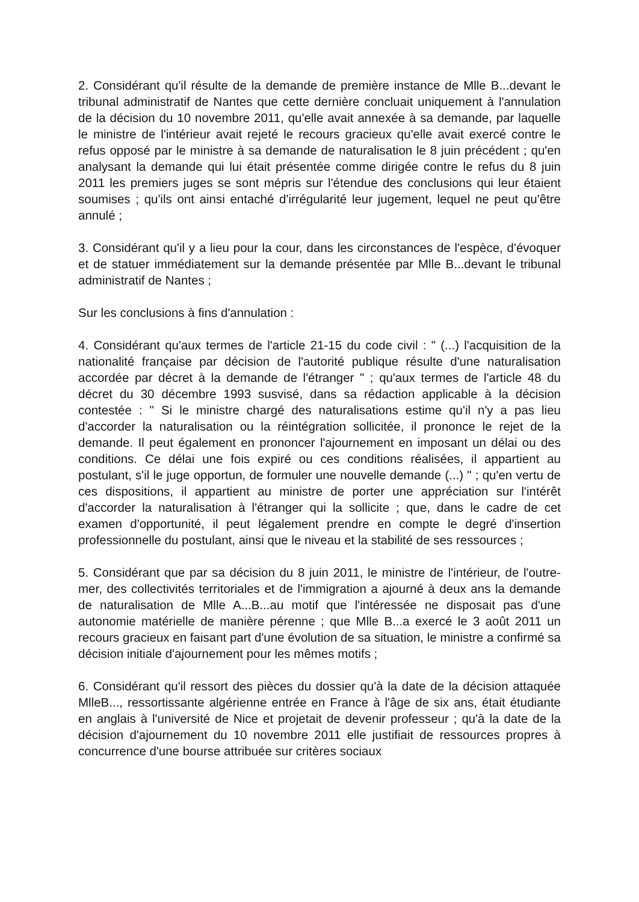2. Considérant qu'il résulte de la demande de première instance de Mlle B...devant le tribunal administratif de Nantes que cette dernière concluait uniquement à l'annulation de la décision du 10 novembre 2011, qu'elle avait annexée à sa demande, par laquelle le ministre de l'intérieur avait rejeté le recours gracieux qu'elle avait exercé contre le refus opposé par le ministre à sa demande de naturalisation le 8 juin précédent ; qu'en analysant la demande qui lui était présentée comme dirigée contre le refus du 8 juin 2011 les premiers juges se sont mépris sur l'étendue des conclusions qui leur étaient soumises ; qu'ils ont ainsi entaché d'irrégularité leur jugement, lequel ne peut qu'être annulé ;
3. Considérant qu'il y a lieu pour la cour, dans les circonstances de l'espèce, d'évoquer et de statuer immédiatement sur la demande présentée par Mlle B...devant le tribunal administratif de Nantes ;
Sur les conclusions à fins d'annulation :
4. Considérant qu'aux termes de l'article 21-15 du code civil : " (...) l'acquisition de la nationalité française par décision de l'autorité publique résulte d'une naturalisation accordée par décret à la demande de l'étranger " ; qu'aux termes de l'article 48 du décret du 30 décembre 1993 susvisé, dans sa rédaction applicable à la décision contestée : " Si le ministre chargé des naturalisations estime qu'il n'y a pas lieu d'accorder la naturalisation ou la réintégration sollicitée, il prononce le rejet de la demande. Il peut également en prononcer l'ajournement en imposant un délai ou des conditions. Ce délai une fois expiré ou ces conditions réalisées, il appartient au postulant, s'il le juge opportun, de formuler une nouvelle demande (...) " ; qu'en vertu de ces dispositions, il appartient au ministre de porter une appréciation sur l'intérêt d'accorder la naturalisation à l'étranger qui la sollicite ; que, dans le cadre de cet examen d'opportunité, il peut légalement prendre en compte le degré d'insertion professionnelle du postulant, ainsi que le niveau et la stabilité de ses ressources ;
5. Considérant que par sa décision du 8 juin 2011, le ministre de l'intérieur, de l'outre-mer, des collectivités territoriales et de l'immigration a ajourné à deux ans la demande de naturalisation de Mlle A...B...au motif que l'intéressée ne disposait pas d'une autonomie matérielle de manière pérenne ; que Mlle B...a exercé le 3 août 2011 un recours gracieux en faisant part d'une évolution de sa situation, le ministre a confirmé sa décision initiale d'ajournement pour les mêmes motifs ;
6. Considérant qu'il ressort des pièces du dossier qu'à la date de la décision attaquée MlleB..., ressortissante algérienne entrée en France à l'âge de six ans, était étudiante en anglais à l'université de Nice et projetait de devenir professeur ; qu'à la date de la décision d'ajournement du 10 novembre 2011 elle justifiait de ressources propres à concurrence d'une bourse attribuée sur critères sociaux